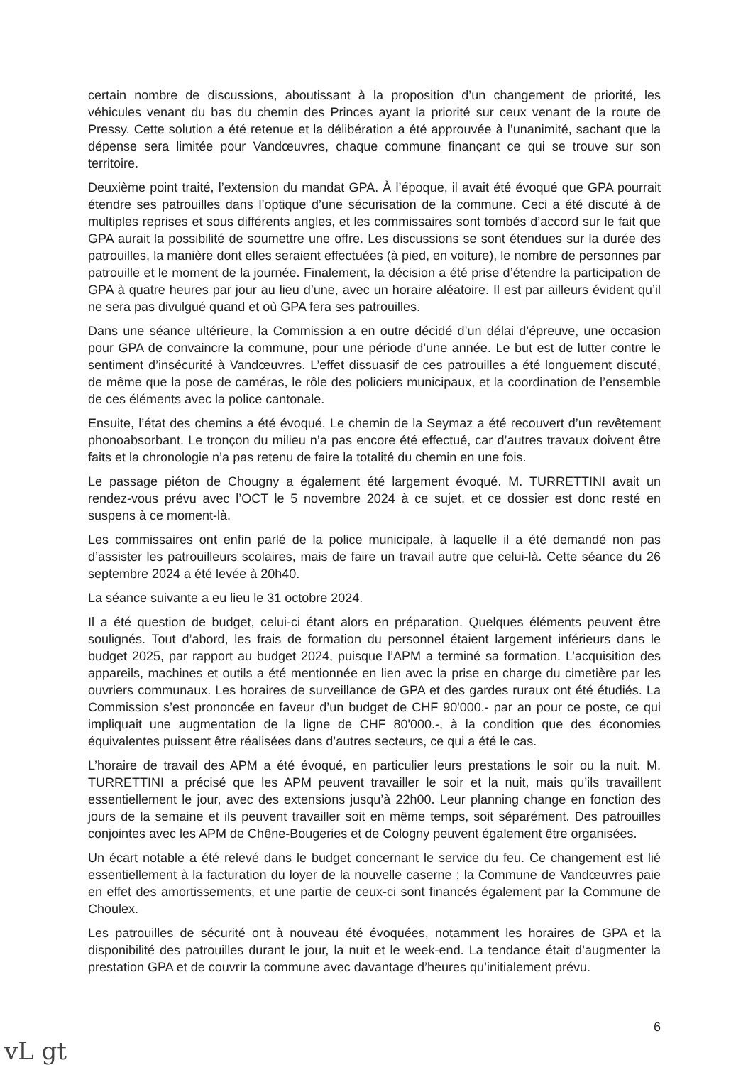certain nombre de discussions, aboutissant à la proposition d’un changement de priorité, les véhicules venant du bas du chemin des Princes ayant la priorité sur ceux venant de la route de Pressy. Cette solution a été retenue et la délibération a été approuvée à l’unanimité, sachant que la dépense sera limitée pour Vandœuvres, chaque commune finançant ce qui se trouve sur son territoire.
Deuxième point traité, l’extension du mandat GPA. À l’époque, il avait été évoqué que GPA pourrait étendre ses patrouilles dans l’optique d’une sécurisation de la commune. Ceci a été discuté à de multiples reprises et sous différents angles, et les commissaires sont tombés d’accord sur le fait que GPA aurait la possibilité de soumettre une offre. Les discussions se sont étendues sur la durée des patrouilles, la manière dont elles seraient effectuées (à pied, en voiture), le nombre de personnes par patrouille et le moment de la journée. Finalement, la décision a été prise d’étendre la participation de GPA à quatre heures par jour au lieu d’une, avec un horaire aléatoire. Il est par ailleurs évident qu’il ne sera pas divulgué quand et où GPA fera ses patrouilles.
Dans une séance ultérieure, la Commission a en outre décidé d’un délai d’épreuve, une occasion pour GPA de convaincre la commune, pour une période d’une année. Le but est de lutter contre le sentiment d’insécurité à Vandœuvres. L’effet dissuasif de ces patrouilles a été longuement discuté, de même que la pose de caméras, le rôle des policiers municipaux, et la coordination de l’ensemble de ces éléments avec la police cantonale.
Ensuite, l’état des chemins a été évoqué. Le chemin de la Seymaz a été recouvert d’un revêtement phonoabsorbant. Le tronçon du milieu n’a pas encore été effectué, car d’autres travaux doivent être faits et la chronologie n’a pas retenu de faire la totalité du chemin en une fois.
Le passage piéton de Chougny a également été largement évoqué. M. TURRETTINI avait un rendez-vous prévu avec l’OCT le 5 novembre 2024 à ce sujet, et ce dossier est donc resté en suspens à ce moment-là.
Les commissaires ont enfin parlé de la police municipale, à laquelle il a été demandé non pas d’assister les patrouilleurs scolaires, mais de faire un travail autre que celui-là. Cette séance du 26 septembre 2024 a été levée à 20h40.
La séance suivante a eu lieu le 31 octobre 2024.
Il a été question de budget, celui-ci étant alors en préparation. Quelques éléments peuvent être soulignés. Tout d’abord, les frais de formation du personnel étaient largement inférieurs dans le budget 2025, par rapport au budget 2024, puisque l’APM a terminé sa formation. L’acquisition des appareils, machines et outils a été mentionnée en lien avec la prise en charge du cimetière par les ouvriers communaux. Les horaires de surveillance de GPA et des gardes ruraux ont été étudiés. La Commission s’est prononcée en faveur d’un budget de CHF 90'000.- par an pour ce poste, ce qui impliquait une augmentation de la ligne de CHF 80'000.-, à la condition que des économies équivalentes puissent être réalisées dans d’autres secteurs, ce qui a été le cas.
L’horaire de travail des APM a été évoqué, en particulier leurs prestations le soir ou la nuit. M. TURRETTINI a précisé que les APM peuvent travailler le soir et la nuit, mais qu’ils travaillent essentiellement le jour, avec des extensions jusqu’à 22h00. Leur planning change en fonction des jours de la semaine et ils peuvent travailler soit en même temps, soit séparément. Des patrouilles conjointes avec les APM de Chêne-Bougeries et de Cologny peuvent également être organisées.
Un écart notable a été relevé dans le budget concernant le service du feu. Ce changement est lié essentiellement à la facturation du loyer de la nouvelle caserne ; la Commune de Vandœuvres paie en effet des amortissements, et une partie de ceux-ci sont financés également par la Commune de Choulex.
Les patrouilles de sécurité ont à nouveau été évoquées, notamment les horaires de GPA et la disponibilité des patrouilles durant le jour, la nuit et le week-end. La tendance était d’augmenter la prestation GPA et de couvrir la commune avec davantage d’heures qu’initialement prévu.
6
vL gt